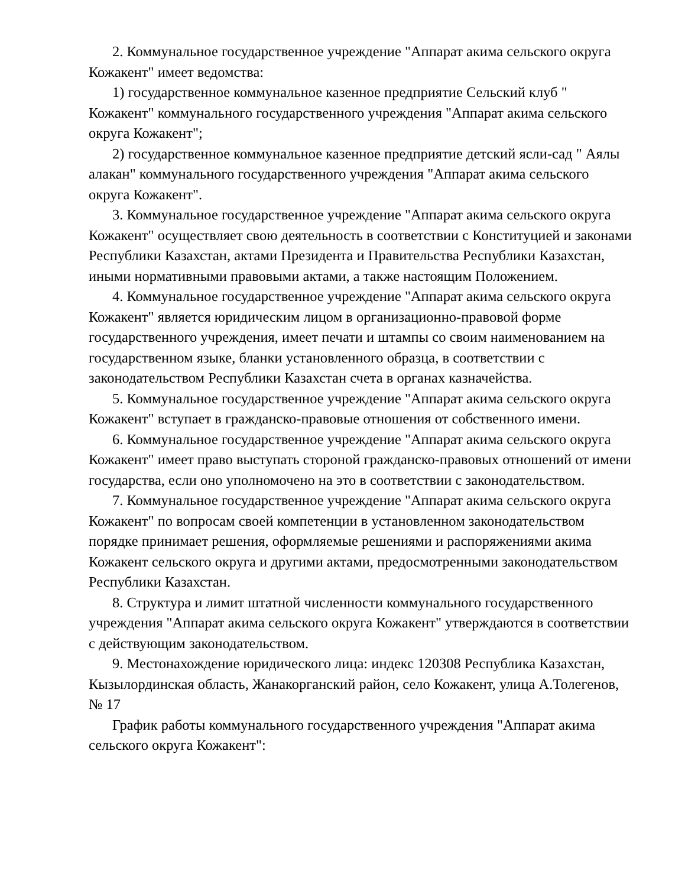2. Коммунальное государственное учреждение "Аппарат акима сельского округа Кожакент" имеет ведомства:
1) государственное коммунальное казенное предприятие Сельский клуб " Кожакент" коммунального государственного учреждения "Аппарат акима сельского округа Кожакент";
2) государственное коммунальное казенное предприятие детский ясли-сад " Аялы алакан" коммунального государственного учреждения "Аппарат акима сельского округа Кожакент".
3. Коммунальное государственное учреждение "Аппарат акима сельского округа Кожакент" осуществляет свою деятельность в соответствии с Конституцией и законами Республики Казахстан, актами Президента и Правительства Республики Казахстан, иными нормативными правовыми актами, а также настоящим Положением.
4. Коммунальное государственное учреждение "Аппарат акима сельского округа Кожакент" является юридическим лицом в организационно-правовой форме государственного учреждения, имеет печати и штампы со своим наименованием на государственном языке, бланки установленного образца, в соответствии с законодательством Республики Казахстан счета в органах казначейства.
5. Коммунальное государственное учреждение "Аппарат акима сельского округа Кожакент" вступает в гражданско-правовые отношения от собственного имени.
6. Коммунальное государственное учреждение "Аппарат акима сельского округа Кожакент" имеет право выступать стороной гражданско-правовых отношений от имени государства, если оно уполномочено на это в соответствии с законодательством.
7. Коммунальное государственное учреждение "Аппарат акима сельского округа Кожакент" по вопросам своей компетенции в установленном законодательством порядке принимает решения, оформляемые решениями и распоряжениями акима Кожакент сельского округа и другими актами, предосмотренными законодательством Республики Казахстан.
8. Структура и лимит штатной численности коммунального государственного учреждения "Аппарат акима сельского округа Кожакент" утверждаются в соответствии с действующим законодательством.
9. Местонахождение юридического лица: индекс 120308 Республика Казахстан, Кызылординская область, Жанакорганский район, село Кожакент, улица А.Толегенов, № 17
График работы коммунального государственного учреждения "Аппарат акима сельского округа Кожакент":